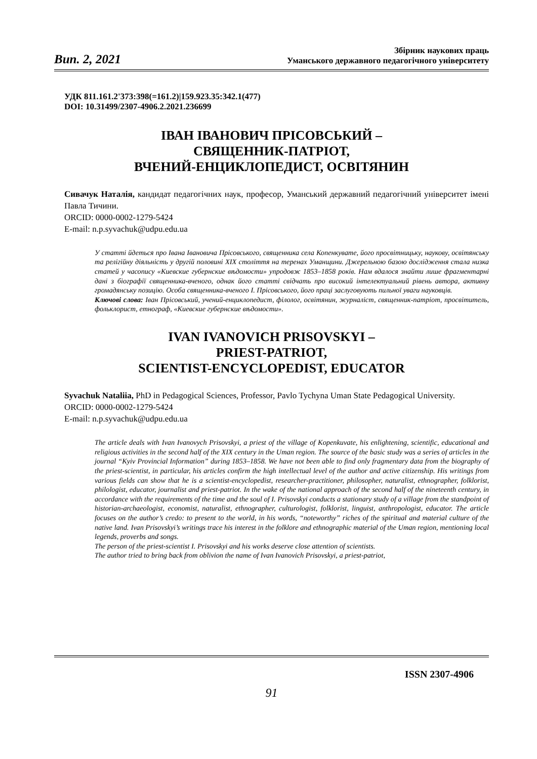Вип. 2, 2021
Збірник наукових праць
Уманського державного педагогічного університету
УДК 811.161.2'373:398(=161.2)|159.923.35:342.1(477)
DOI: 10.31499/2307-4906.2.2021.236699
ІВАН ІВАНОВИЧ ПРІСОВСЬКИЙ –
СВЯЩЕННИК-ПАТРІОТ,
ВЧЕНИЙ-ЕНЦИКЛОПЕДИСТ, ОСВІТЯНИН
Сивачук Наталія, кандидат педагогічних наук, професор, Уманський державний педагогічний університет імені Павла Тичини.
ORCID: 0000-0002-1279-5424
E-mail: n.p.syvachuk@udpu.edu.ua
У статті йдеться про Івана Івановича Прісовського, священника села Копенкувате, його просвітницьку, наукову, освітянську та релігійну діяльність у другій половині XIX століття на теренах Уманщини. Джерельною базою дослідження стала низка статей у часопису «Киевские губернские вѣдомости» упродовж 1853–1858 років. Нам вдалося знайти лише фрагментарні дані з біографії священника-вченого, однак його статті свідчать про високий інтелектуальний рівень автора, активну громадянську позицію. Особа священника-вченого І. Прісовського, його праці заслуговують пильної уваги науковців.
Ключові слова: Іван Прісовський, учений-енциклопедист, філолог, освітянин, журналіст, священник-патріот, просвітитель, фольклорист, етнограф, «Киевские губернские вѣдомости».
IVAN IVANOVICH PRISOVSKYI –
PRIEST-PATRIOT,
SCIENTIST-ENCYCLOPEDIST, EDUCATOR
Syvachuk Nataliia, PhD in Pedagogical Sciences, Professor, Pavlo Tychyna Uman State Pedagogical University.
ORCID: 0000-0002-1279-5424
E-mail: n.p.syvachuk@udpu.edu.ua
The article deals with Ivan Ivanovych Prisovskyi, a priest of the village of Kopenkuvate, his enlightening, scientific, educational and religious activities in the second half of the XIX century in the Uman region. The source of the basic study was a series of articles in the journal “Kyiv Provincial Information” during 1853–1858. We have not been able to find only fragmentary data from the biography of the priest-scientist, in particular, his articles confirm the high intellectual level of the author and active citizenship. His writings from various fields can show that he is a scientist-encyclopedist, researcher-practitioner, philosopher, naturalist, ethnographer, folklorist, philologist, educator, journalist and priest-patriot. In the wake of the national approach of the second half of the nineteenth century, in accordance with the requirements of the time and the soul of I. Prisovskyi conducts a stationary study of a village from the standpoint of historian-archaeologist, economist, naturalist, ethnographer, culturologist, folklorist, linguist, anthropologist, educator. The article focuses on the author’s credo: to present to the world, in his words, “noteworthy” riches of the spiritual and material culture of the native land. Ivan Prisovskyi’s writings trace his interest in the folklore and ethnographic material of the Uman region, mentioning local legends, proverbs and songs.
The person of the priest-scientist I. Prisovskyi and his works deserve close attention of scientists.
The author tried to bring back from oblivion the name of Ivan Ivanovich Prisovskyi, a priest-patriot,
ISSN 2307-4906
91